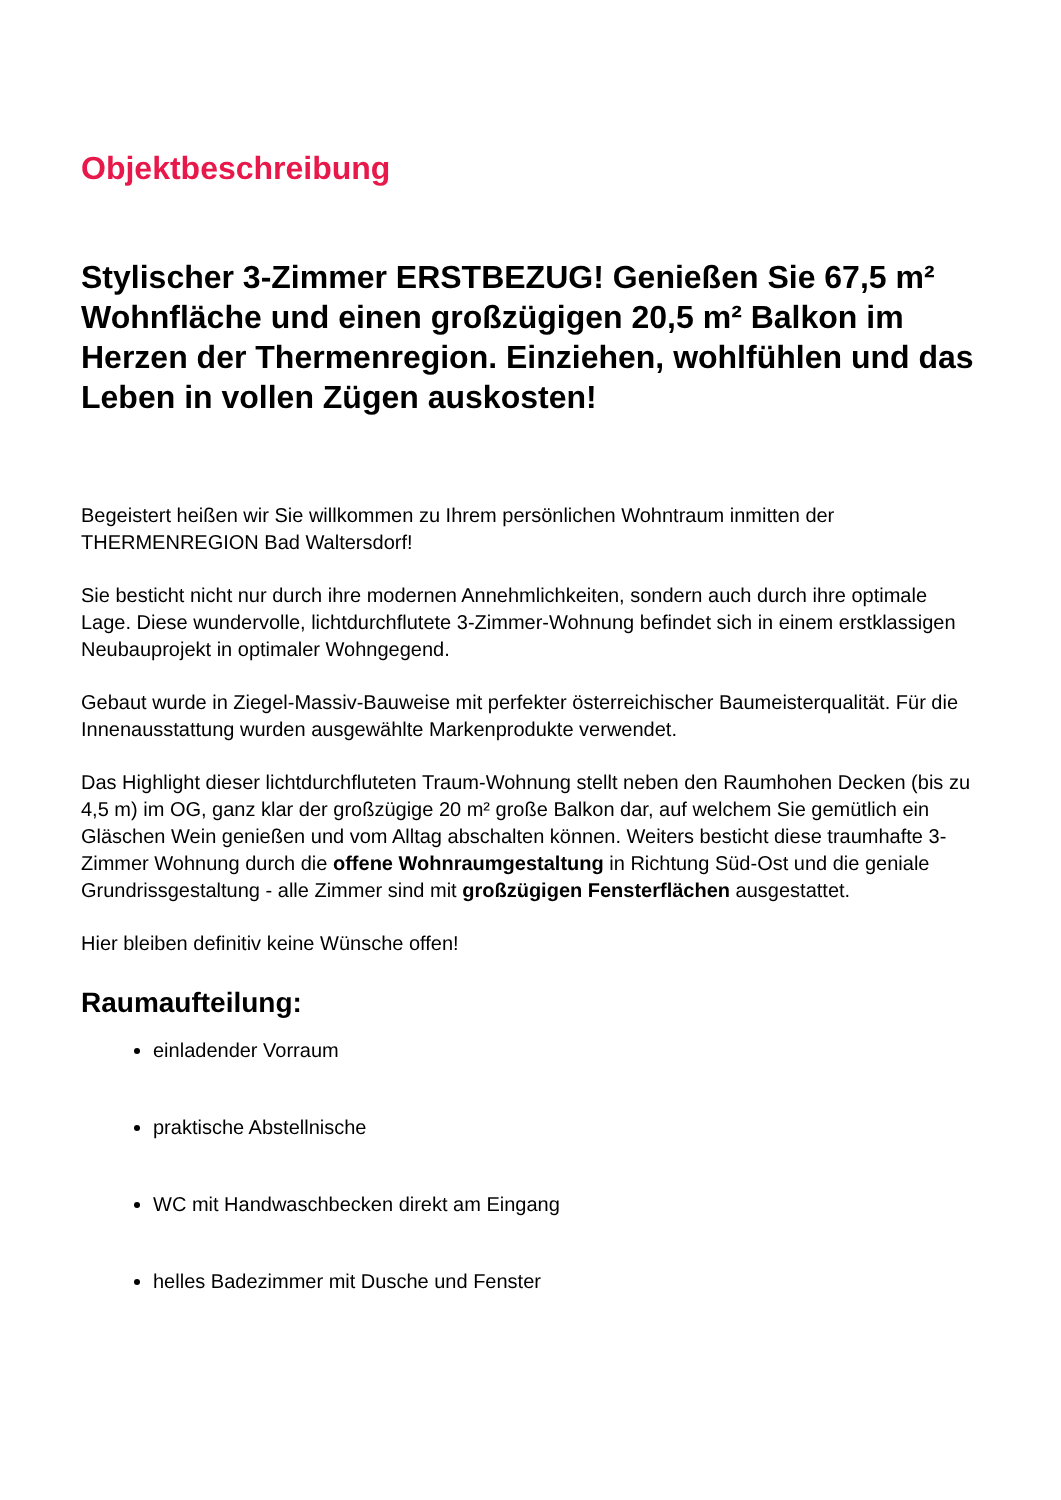Objektbeschreibung
Stylischer 3-Zimmer ERSTBEZUG! Genießen Sie 67,5 m² Wohnfläche und einen großzügigen 20,5 m² Balkon im Herzen der Thermenregion. Einziehen, wohlfühlen und das Leben in vollen Zügen auskosten!
Begeistert heißen wir Sie willkommen zu Ihrem persönlichen Wohntraum inmitten der THERMENREGION Bad Waltersdorf!
Sie besticht nicht nur durch ihre modernen Annehmlichkeiten, sondern auch durch ihre optimale Lage. Diese wundervolle, lichtdurchflutete 3-Zimmer-Wohnung befindet sich in einem erstklassigen Neubauprojekt in optimaler Wohngegend.
Gebaut wurde in Ziegel-Massiv-Bauweise mit perfekter österreichischer Baumeisterqualität. Für die Innenausstattung wurden ausgewählte Markenprodukte verwendet.
Das Highlight dieser lichtdurchfluteten Traum-Wohnung stellt neben den Raumhohen Decken (bis zu 4,5 m) im OG, ganz klar der großzügige 20 m² große Balkon dar, auf welchem Sie gemütlich ein Gläschen Wein genießen und vom Alltag abschalten können. Weiters besticht diese traumhafte 3-Zimmer Wohnung durch die offene Wohnraumgestaltung in Richtung Süd-Ost und die geniale Grundrissgestaltung - alle Zimmer sind mit großzügigen Fensterflächen ausgestattet.
Hier bleiben definitiv keine Wünsche offen!
Raumaufteilung:
einladender Vorraum
praktische Abstellnische
WC mit Handwaschbecken direkt am Eingang
helles Badezimmer mit Dusche und Fenster